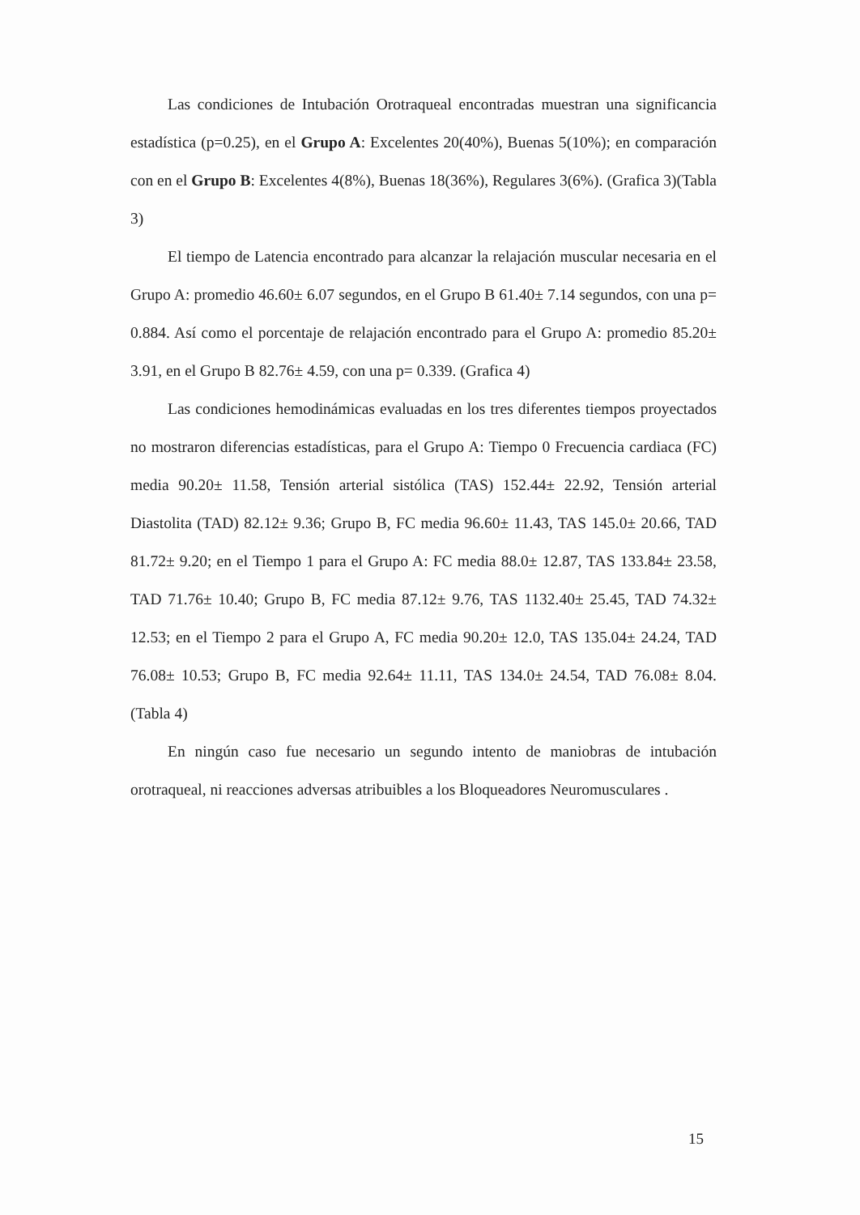Las condiciones de Intubación Orotraqueal encontradas muestran una significancia estadística (p=0.25), en el Grupo A: Excelentes 20(40%), Buenas 5(10%); en comparación con en el Grupo B: Excelentes 4(8%), Buenas 18(36%), Regulares 3(6%). (Grafica 3)(Tabla 3)
El tiempo de Latencia encontrado para alcanzar la relajación muscular necesaria en el Grupo A: promedio 46.60± 6.07 segundos, en el Grupo B 61.40± 7.14 segundos, con una p= 0.884. Así como el porcentaje de relajación encontrado para el Grupo A: promedio 85.20± 3.91, en el Grupo B 82.76± 4.59, con una p= 0.339. (Grafica 4)
Las condiciones hemodinámicas evaluadas en los tres diferentes tiempos proyectados no mostraron diferencias estadísticas, para el Grupo A: Tiempo 0 Frecuencia cardiaca (FC) media 90.20± 11.58, Tensión arterial sistólica (TAS) 152.44± 22.92, Tensión arterial Diastolita (TAD) 82.12± 9.36; Grupo B, FC media 96.60± 11.43, TAS 145.0± 20.66, TAD 81.72± 9.20; en el Tiempo 1 para el Grupo A: FC media 88.0± 12.87, TAS 133.84± 23.58, TAD 71.76± 10.40; Grupo B, FC media 87.12± 9.76, TAS 1132.40± 25.45, TAD 74.32± 12.53; en el Tiempo 2 para el Grupo A, FC media 90.20± 12.0, TAS 135.04± 24.24, TAD 76.08± 10.53; Grupo B, FC media 92.64± 11.11, TAS 134.0± 24.54, TAD 76.08± 8.04. (Tabla 4)
En ningún caso fue necesario un segundo intento de maniobras de intubación orotraqueal, ni reacciones adversas atribuibles a los Bloqueadores Neuromusculares .
15